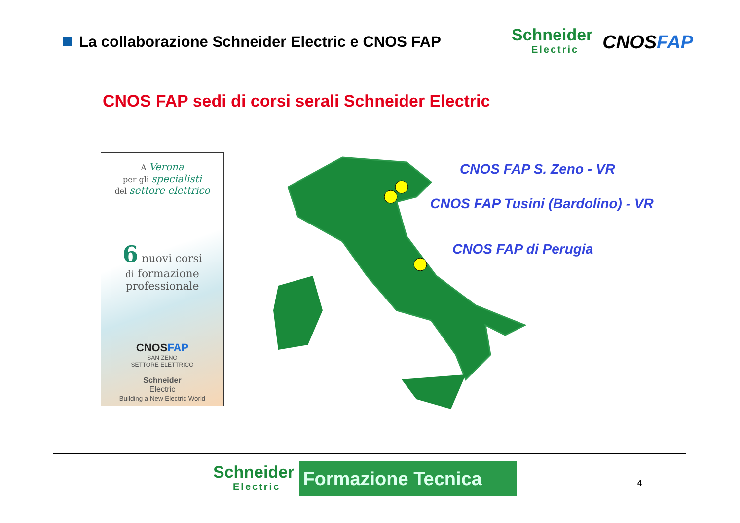La collaborazione Schneider Electric e CNOS FAP
Schneider
Electric
CNOSFAP
CNOS FAP sedi di corsi serali Schneider Electric
A Verona
per gli specialisti
del settore elettrico
6 nuovi corsi
di formazione
professionale
CNOSFAP
SAN ZENO
SETTORE ELETTRICO
Schneider
Electric
Building a New Electric World
CNOS FAP S. Zeno - VR
CNOS FAP Tusini (Bardolino) - VR
CNOS FAP di Perugia
Schneider
Electric
Formazione Tecnica
4